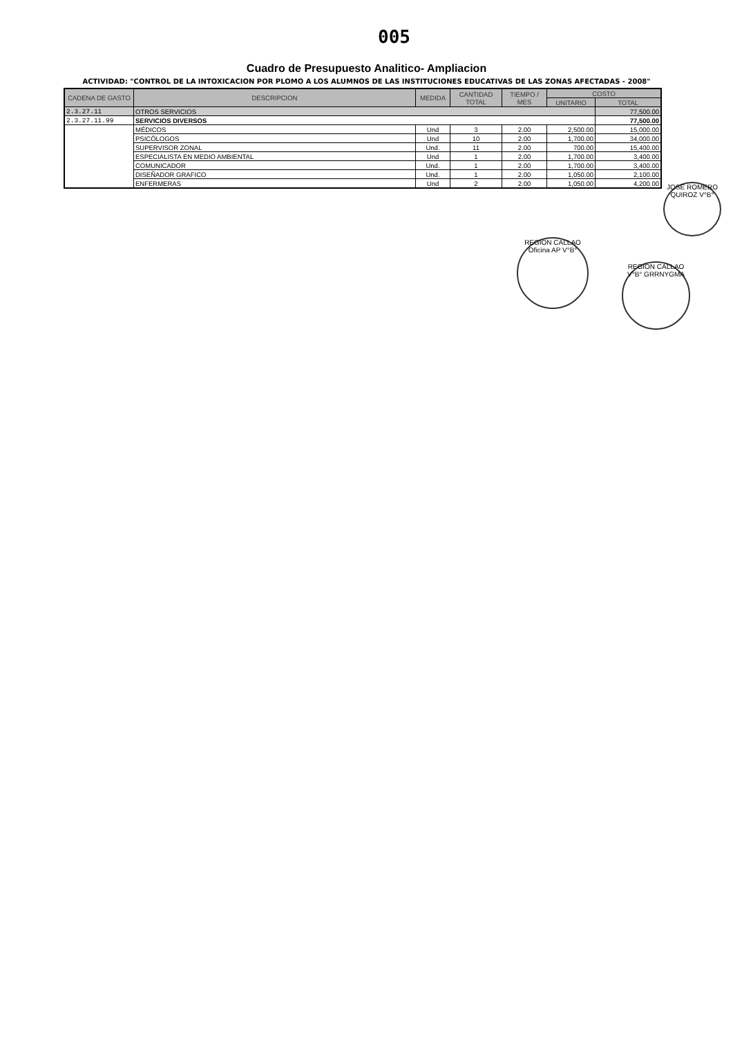005
Cuadro de Presupuesto Analitico- Ampliacion
ACTIVIDAD: "CONTROL DE LA INTOXICACION POR PLOMO A LOS ALUMNOS DE LAS INSTITUCIONES EDUCATIVAS DE LAS ZONAS AFECTADAS - 2008"
| CADENA DE GASTO | DESCRIPCION | MEDIDA | CANTIDAD TOTAL | TIEMPO / MES | COSTO | |
| --- | --- | --- | --- | --- | --- | --- |
| | | | | | UNITARIO | TOTAL |
| 2.3.27.11 | OTROS SERVICIOS | | | | | 77,500.00 |
| 2.3.27.11.99 | SERVICIOS DIVERSOS | | | | | 77,500.00 |
| | MÉDICOS | Und | 3 | 2.00 | 2,500.00 | 15,000.00 |
| | PSICÓLOGOS | Und | 10 | 2.00 | 1,700.00 | 34,000.00 |
| | SUPERVISOR ZONAL | Und. | 11 | 2.00 | 700.00 | 15,400.00 |
| | ESPECIALISTA EN MEDIO AMBIENTAL | Und | 1 | 2.00 | 1,700.00 | 3,400.00 |
| | COMUNICADOR | Und. | 1 | 2.00 | 1,700.00 | 3,400.00 |
| | DISEÑADOR GRAFICO | Und. | 1 | 2.00 | 1,050.00 | 2,100.00 |
| | ENFERMERAS | Und | 2 | 2.00 | 1,050.00 | 4,200.00 |
JOSE ROMERO QUIROZ V°B°
REGION CALLAO Oficina AP V°B°
REGION CALLAO V°B° GRRNYGMA